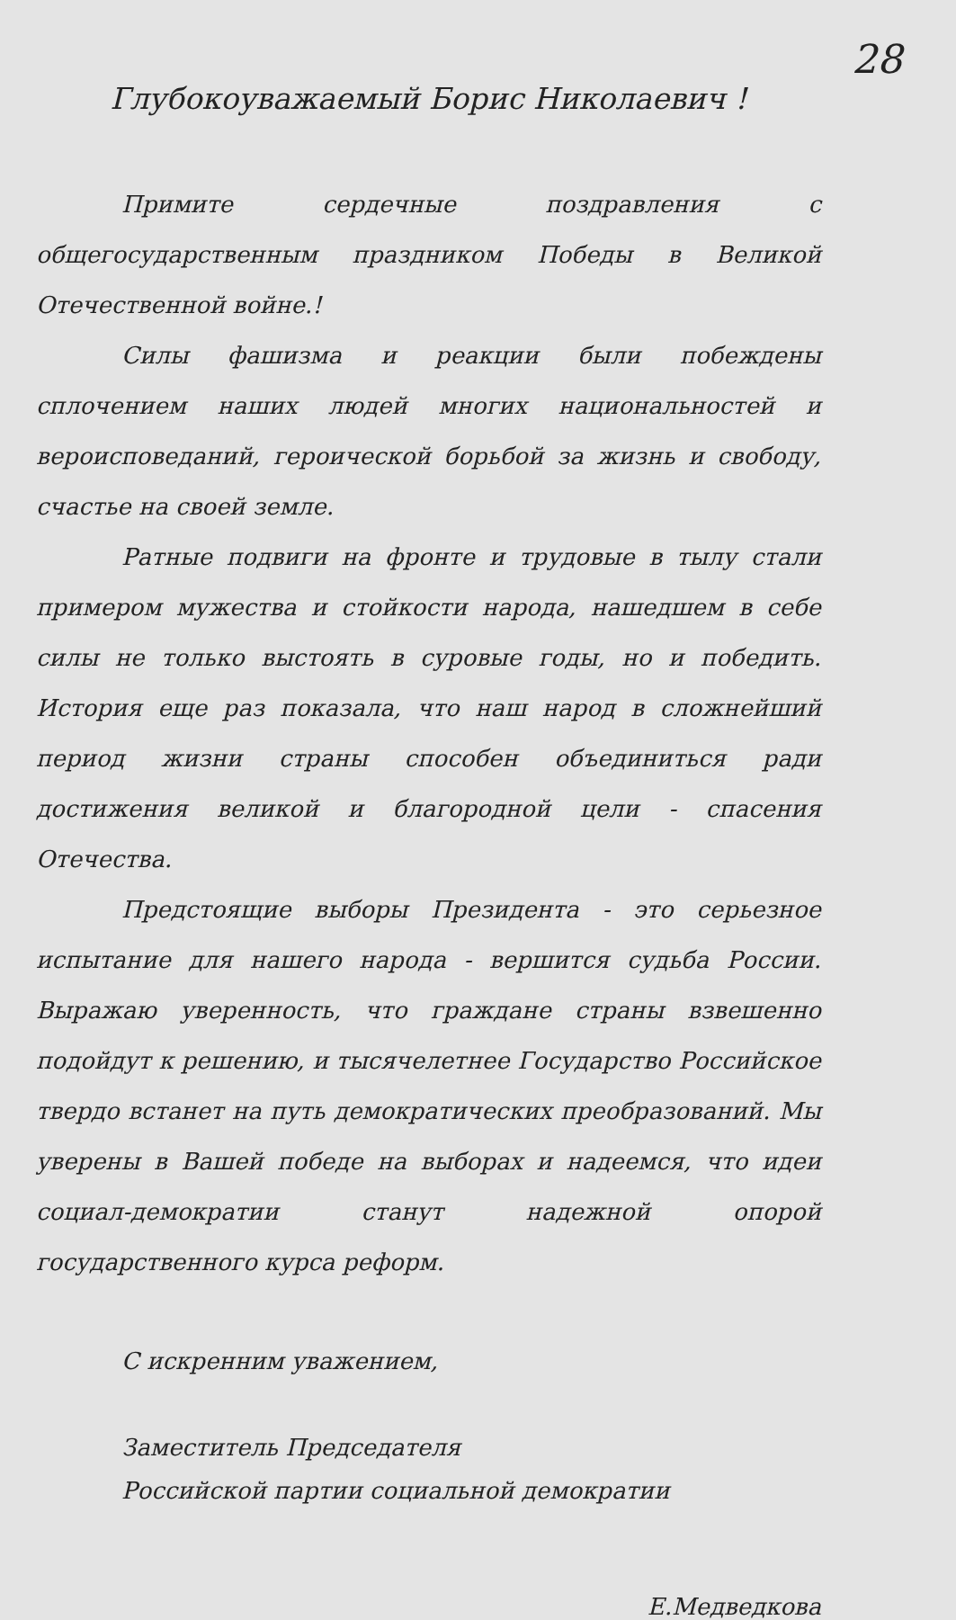28
Глубокоуважаемый Борис Николаевич !
Примите сердечные поздравления с общегосударственным праздником Победы в Великой Отечественной войне.!
Силы фашизма и реакции были побеждены сплочением наших людей многих национальностей и вероисповеданий, героической борьбой за жизнь и свободу, счастье на своей земле.
Ратные подвиги на фронте и трудовые в тылу стали примером мужества и стойкости народа, нашедшем в себе силы не только выстоять в суровые годы, но и победить. История еще раз показала, что наш народ в сложнейший период жизни страны способен объединиться ради достижения великой и благородной цели - спасения Отечества.
Предстоящие выборы Президента - это серьезное испытание для нашего народа - вершится судьба России. Выражаю уверенность, что граждане страны взвешенно подойдут к решению, и тысячелетнее Государство Российское твердо встанет на путь демократических преобразований. Мы уверены в Вашей победе на выборах и надеемся, что идеи социал-демократии станут надежной опорой государственного курса реформ.
С искренним уважением,
Заместитель Председателя
Российской партии социальной демократии
Е.Медведкова